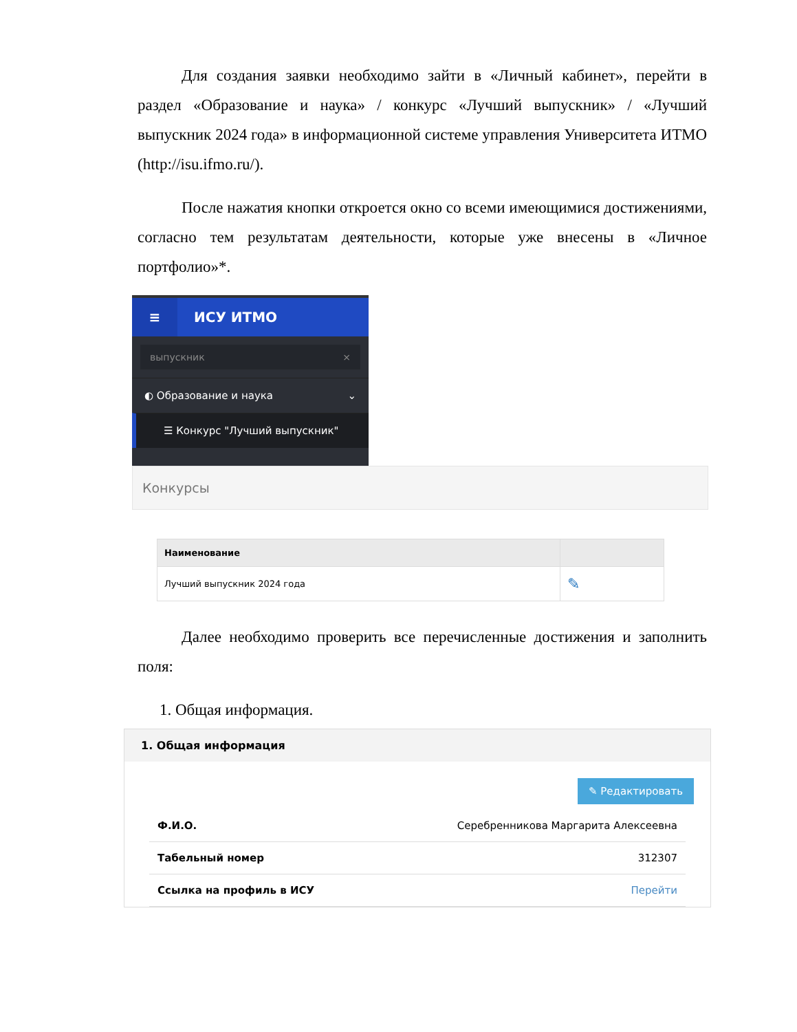Для создания заявки необходимо зайти в «Личный кабинет», перейти в раздел «Образование и наука» / конкурс «Лучший выпускник» / «Лучший выпускник 2024 года» в информационной системе управления Университета ИТМО (http://isu.ifmo.ru/).
После нажатия кнопки откроется окно со всеми имеющимися достижениями, согласно тем результатам деятельности, которые уже внесены в «Личное портфолио»*.
≡ ИСУ ИТМО
выпускник ×
◐ Образование и наука ⌄
☰ Конкурс "Лучший выпускник"
Конкурсы
| Наименование | |
| --- | --- |
| Лучший выпускник 2024 года | ✎ |
Далее необходимо проверить все перечисленные достижения и заполнить поля:
1. Общая информация.
1. Общая информация
✎ Редактировать
Ф.И.О. Серебренникова Маргарита Алексеевна
Табельный номер 312307
Ссылка на профиль в ИСУ Перейти